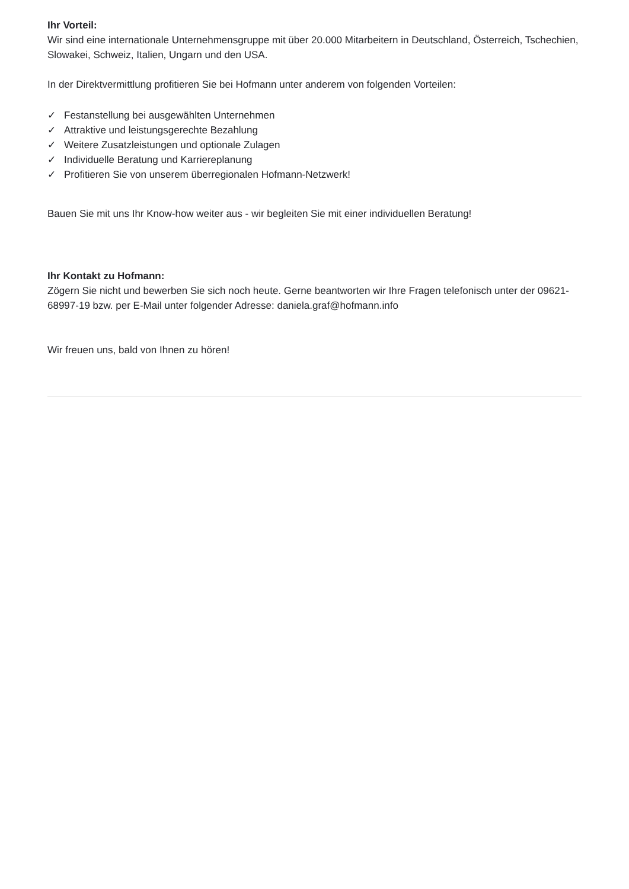Ihr Vorteil:
Wir sind eine internationale Unternehmensgruppe mit über 20.000 Mitarbeitern in Deutschland, Österreich, Tschechien, Slowakei, Schweiz, Italien, Ungarn und den USA.
In der Direktvermittlung profitieren Sie bei Hofmann unter anderem von folgenden Vorteilen:
✓ Festanstellung bei ausgewählten Unternehmen
✓ Attraktive und leistungsgerechte Bezahlung
✓ Weitere Zusatzleistungen und optionale Zulagen
✓ Individuelle Beratung und Karriereplanung
✓ Profitieren Sie von unserem überregionalen Hofmann-Netzwerk!
Bauen Sie mit uns Ihr Know-how weiter aus - wir begleiten Sie mit einer individuellen Beratung!
Ihr Kontakt zu Hofmann:
Zögern Sie nicht und bewerben Sie sich noch heute. Gerne beantworten wir Ihre Fragen telefonisch unter der 09621-68997-19 bzw. per E-Mail unter folgender Adresse: daniela.graf@hofmann.info
Wir freuen uns, bald von Ihnen zu hören!